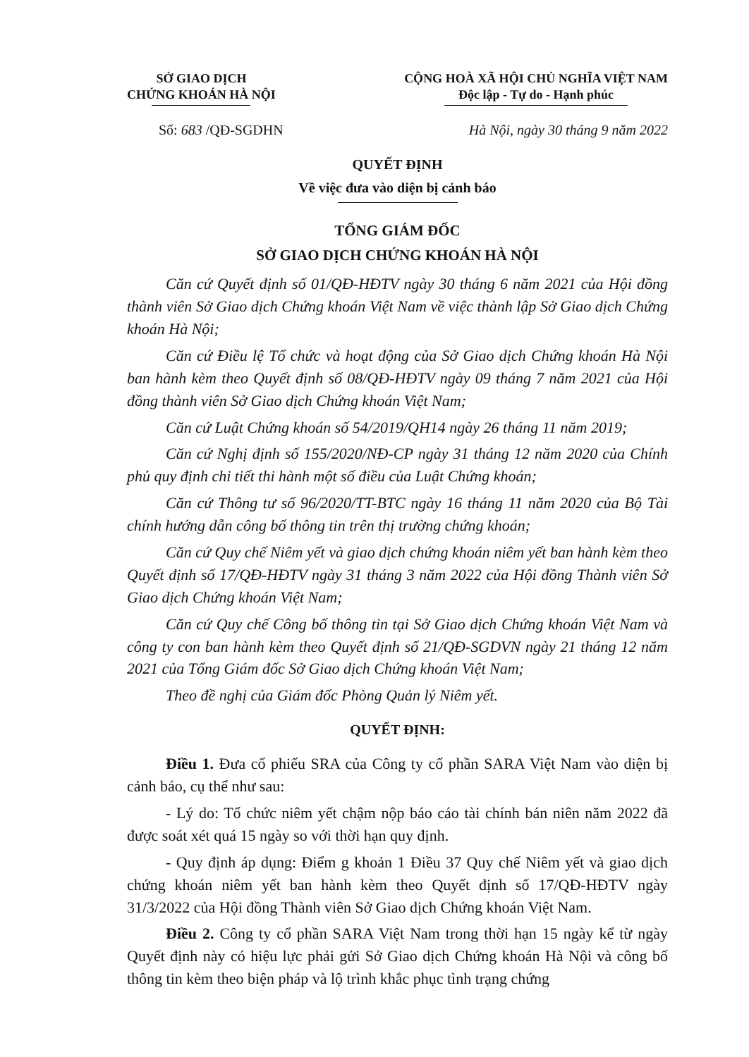SỞ GIAO DỊCH
CHỨNG KHOÁN HÀ NỘI
CỘNG HOÀ XÃ HỘI CHỦ NGHĨA VIỆT NAM
Độc lập - Tự do - Hạnh phúc
Số: 683 /QĐ-SGDHN Hà Nội, ngày 30 tháng 9 năm 2022
QUYẾT ĐỊNH
Về việc đưa vào diện bị cảnh báo
TỔNG GIÁM ĐỐC
SỞ GIAO DỊCH CHỨNG KHOÁN HÀ NỘI
Căn cứ Quyết định số 01/QĐ-HĐTV ngày 30 tháng 6 năm 2021 của Hội đồng thành viên Sở Giao dịch Chứng khoán Việt Nam về việc thành lập Sở Giao dịch Chứng khoán Hà Nội;
Căn cứ Điều lệ Tổ chức và hoạt động của Sở Giao dịch Chứng khoán Hà Nội ban hành kèm theo Quyết định số 08/QĐ-HĐTV ngày 09 tháng 7 năm 2021 của Hội đồng thành viên Sở Giao dịch Chứng khoán Việt Nam;
Căn cứ Luật Chứng khoán số 54/2019/QH14 ngày 26 tháng 11 năm 2019;
Căn cứ Nghị định số 155/2020/NĐ-CP ngày 31 tháng 12 năm 2020 của Chính phủ quy định chi tiết thi hành một số điều của Luật Chứng khoán;
Căn cứ Thông tư số 96/2020/TT-BTC ngày 16 tháng 11 năm 2020 của Bộ Tài chính hướng dẫn công bố thông tin trên thị trường chứng khoán;
Căn cứ Quy chế Niêm yết và giao dịch chứng khoán niêm yết ban hành kèm theo Quyết định số 17/QĐ-HĐTV ngày 31 tháng 3 năm 2022 của Hội đồng Thành viên Sở Giao dịch Chứng khoán Việt Nam;
Căn cứ Quy chế Công bố thông tin tại Sở Giao dịch Chứng khoán Việt Nam và công ty con ban hành kèm theo Quyết định số 21/QĐ-SGDVN ngày 21 tháng 12 năm 2021 của Tổng Giám đốc Sở Giao dịch Chứng khoán Việt Nam;
Theo đề nghị của Giám đốc Phòng Quản lý Niêm yết.
QUYẾT ĐỊNH:
Điều 1. Đưa cổ phiếu SRA của Công ty cổ phần SARA Việt Nam vào diện bị cảnh báo, cụ thể như sau:
- Lý do: Tổ chức niêm yết chậm nộp báo cáo tài chính bán niên năm 2022 đã được soát xét quá 15 ngày so với thời hạn quy định.
- Quy định áp dụng: Điểm g khoản 1 Điều 37 Quy chế Niêm yết và giao dịch chứng khoán niêm yết ban hành kèm theo Quyết định số 17/QĐ-HĐTV ngày 31/3/2022 của Hội đồng Thành viên Sở Giao dịch Chứng khoán Việt Nam.
Điều 2. Công ty cổ phần SARA Việt Nam trong thời hạn 15 ngày kể từ ngày Quyết định này có hiệu lực phải gửi Sở Giao dịch Chứng khoán Hà Nội và công bố thông tin kèm theo biện pháp và lộ trình khắc phục tình trạng chứng